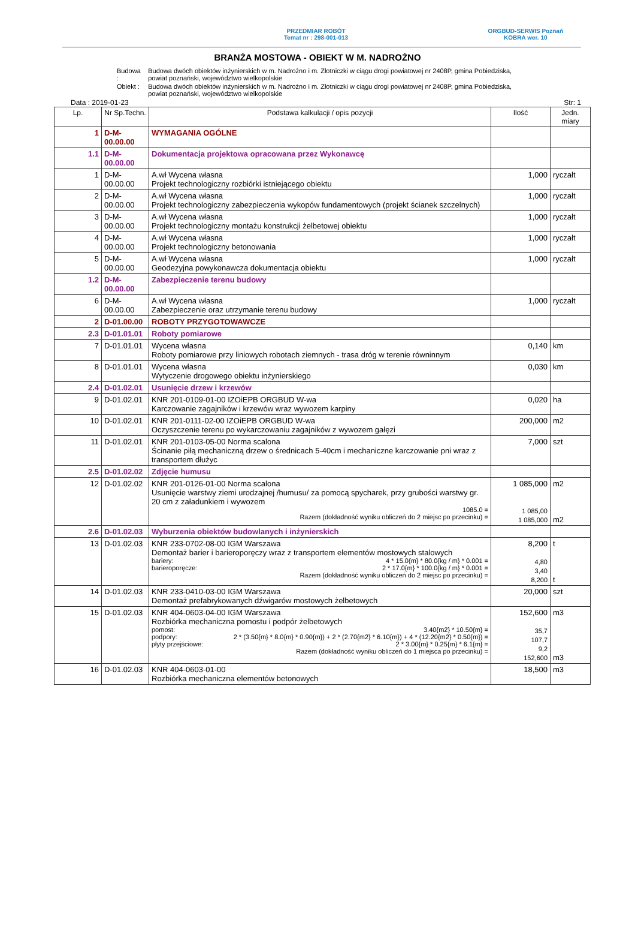PRZEDMIAR ROBÓT
Temat nr : 298-001-013
ORGBUD-SERWIS Poznań
KOBRA wer. 10
BRANŻA MOSTOWA - OBIEKT W M. NADROŻNO
| Budowa : | Budowa dwóch obiektów inżynierskich w m. Nadrożno i m. Złotniczki w ciągu drogi powiatowej nr 2408P, gmina Pobiedziska, powiat poznański, województwo wielkopolskie |
| Obiekt : | Budowa dwóch obiektów inżynierskich w m. Nadrożno i m. Złotniczki w ciągu drogi powiatowej nr 2408P, gmina Pobiedziska, powiat poznański, województwo wielkopolskie |
Data : 2019-01-23 Str: 1
| Lp. | Nr Sp.Techn. | Podstawa kalkulacji / opis pozycji | Ilość | Jedn. miary |
| --- | --- | --- | --- | --- |
| 1 | D-M-00.00.00 | WYMAGANIA OGÓLNE | | |
| 1.1 | D-M-00.00.00 | Dokumentacja projektowa opracowana przez Wykonawcę | | |
| 1 | D-M-00.00.00 | A.wł Wycena własna Projekt technologiczny rozbiórki istniejącego obiektu | 1,000 | ryczałt |
| 2 | D-M-00.00.00 | A.wł Wycena własna Projekt technologiczny zabezpieczenia wykopów fundamentowych (projekt ścianek szczelnych) | 1,000 | ryczałt |
| 3 | D-M-00.00.00 | A.wł Wycena własna Projekt technologiczny montażu konstrukcji żelbetowej obiektu | 1,000 | ryczałt |
| 4 | D-M-00.00.00 | A.wł Wycena własna Projekt technologiczny betonowania | 1,000 | ryczałt |
| 5 | D-M-00.00.00 | A.wł Wycena własna Geodezyjna powykonawcza dokumentacja obiektu | 1,000 | ryczałt |
| 1.2 | D-M-00.00.00 | Zabezpieczenie terenu budowy | | |
| 6 | D-M-00.00.00 | A.wł Wycena własna Zabezpieczenie oraz utrzymanie terenu budowy | 1,000 | ryczałt |
| 2 | D-01.00.00 | ROBOTY PRZYGOTOWAWCZE | | |
| 2.3 | D-01.01.01 | Roboty pomiarowe | | |
| 7 | D-01.01.01 | Wycena własna Roboty pomiarowe przy liniowych robotach ziemnych - trasa dróg w terenie równinnym | 0,140 | km |
| 8 | D-01.01.01 | Wycena własna Wytyczenie drogowego obiektu inżynierskiego | 0,030 | km |
| 2.4 | D-01.02.01 | Usunięcie drzew i krzewów | | |
| 9 | D-01.02.01 | KNR 201-0109-01-00 IZOiEPB ORGBUD W-wa Karczowanie zagajników i krzewów wraz wywozem karpiny | 0,020 | ha |
| 10 | D-01.02.01 | KNR 201-0111-02-00 IZOiEPB ORGBUD W-wa Oczyszczenie terenu po wykarczowaniu zagajników z wywozem gałęzi | 200,000 | m2 |
| 11 | D-01.02.01 | KNR 201-0103-05-00 Norma scalona Ścinanie piłą mechaniczną drzew o średnicach 5-40cm i mechaniczne karczowanie pni wraz z transportem dłużyc | 7,000 | szt |
| 2.5 | D-01.02.02 | Zdjęcie humusu | | |
| 12 | D-01.02.02 | KNR 201-0126-01-00 Norma scalona Usunięcie warstwy ziemi urodzajnej /humusu/ za pomocą spycharek, przy grubości warstwy gr. 20 cm z załadunkiem i wywozem 1085.0 = Razem (dokładność wyniku obliczeń do 2 miejsc po przecinku) = | 1 085,000 1 085,00 1 085,000 | m2 m2 |
| 2.6 | D-01.02.03 | Wyburzenia obiektów budowlanych i inżynierskich | | |
| 13 | D-01.02.03 | KNR 233-0702-08-00 IGM Warszawa Demontaż barier i barieroporęczy wraz z transportem elementów mostowych stalowych bariery: 4 * 15.0{m} * 80.0{kg / m} * 0.001 = barieroporęcze: 2 * 17.0{m} * 100.0{kg / m} * 0.001 = Razem (dokładność wyniku obliczeń do 2 miejsc po przecinku) = | 8,200 4,80 3,40 8,200 | t t |
| 14 | D-01.02.03 | KNR 233-0410-03-00 IGM Warszawa Demontaż prefabrykowanych dźwigarów mostowych żelbetowych | 20,000 | szt |
| 15 | D-01.02.03 | KNR 404-0603-04-00 IGM Warszawa Rozbiórka mechaniczna pomostu i podpór żelbetowych pomost: 3.40{m2} * 10.50{m} = podpory: 2 * (3.50{m} * 8.0{m} * 0.90{m}) + 2 * (2.70{m2} * 6.10{m}) + 4 * (12.20{m2} * 0.50{m}) = płyty przejściowe: 2 * 3.00{m} * 0.25{m} * 6.1{m} = Razem (dokładność wyniku obliczeń do 1 miejsca po przecinku) = | 152,600 35,7 107,7 9,2 152,600 | m3 m3 |
| 16 | D-01.02.03 | KNR 404-0603-01-00 Rozbiórka mechaniczna elementów betonowych | 18,500 | m3 |